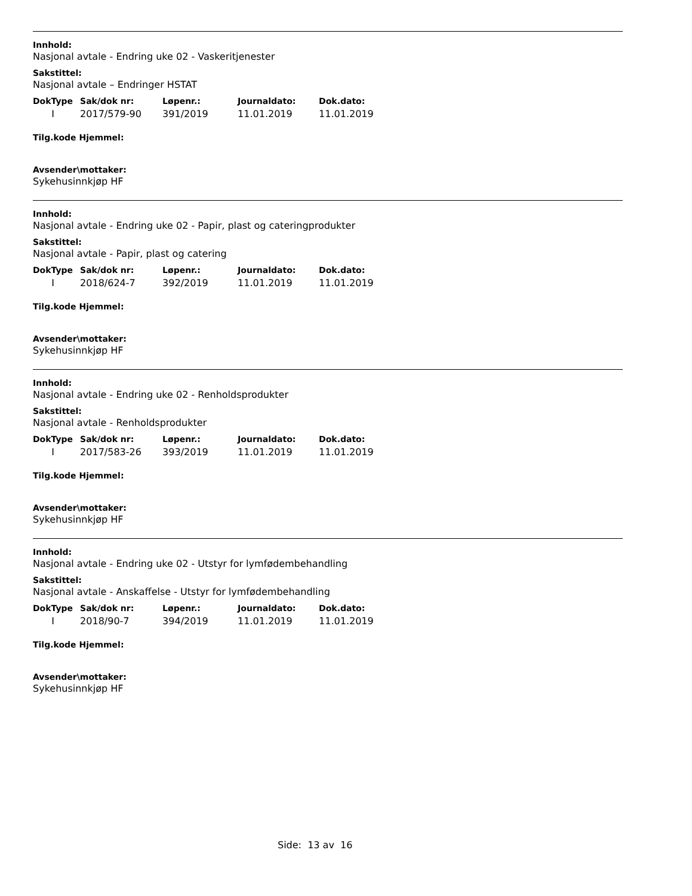Innhold:
Nasjonal avtale - Endring uke 02 - Vaskeritjenester
Sakstittel:
Nasjonal avtale – Endringer HSTAT
| DokType | Sak/dok nr: | Løpenr.: | Journaldato: | Dok.dato: |
| --- | --- | --- | --- | --- |
| I | 2017/579-90 | 391/2019 | 11.01.2019 | 11.01.2019 |
Tilg.kode Hjemmel:
Avsender\mottaker:
Sykehusinnkjøp HF
Innhold:
Nasjonal avtale - Endring uke 02 - Papir, plast og cateringprodukter
Sakstittel:
Nasjonal avtale - Papir, plast og catering
| DokType | Sak/dok nr: | Løpenr.: | Journaldato: | Dok.dato: |
| --- | --- | --- | --- | --- |
| I | 2018/624-7 | 392/2019 | 11.01.2019 | 11.01.2019 |
Tilg.kode Hjemmel:
Avsender\mottaker:
Sykehusinnkjøp HF
Innhold:
Nasjonal avtale - Endring uke 02 - Renholdsprodukter
Sakstittel:
Nasjonal avtale - Renholdsprodukter
| DokType | Sak/dok nr: | Løpenr.: | Journaldato: | Dok.dato: |
| --- | --- | --- | --- | --- |
| I | 2017/583-26 | 393/2019 | 11.01.2019 | 11.01.2019 |
Tilg.kode Hjemmel:
Avsender\mottaker:
Sykehusinnkjøp HF
Innhold:
Nasjonal avtale - Endring uke 02 - Utstyr for lymfødembehandling
Sakstittel:
Nasjonal avtale - Anskaffelse - Utstyr for lymfødembehandling
| DokType | Sak/dok nr: | Løpenr.: | Journaldato: | Dok.dato: |
| --- | --- | --- | --- | --- |
| I | 2018/90-7 | 394/2019 | 11.01.2019 | 11.01.2019 |
Tilg.kode Hjemmel:
Avsender\mottaker:
Sykehusinnkjøp HF
Side: 13 av 16